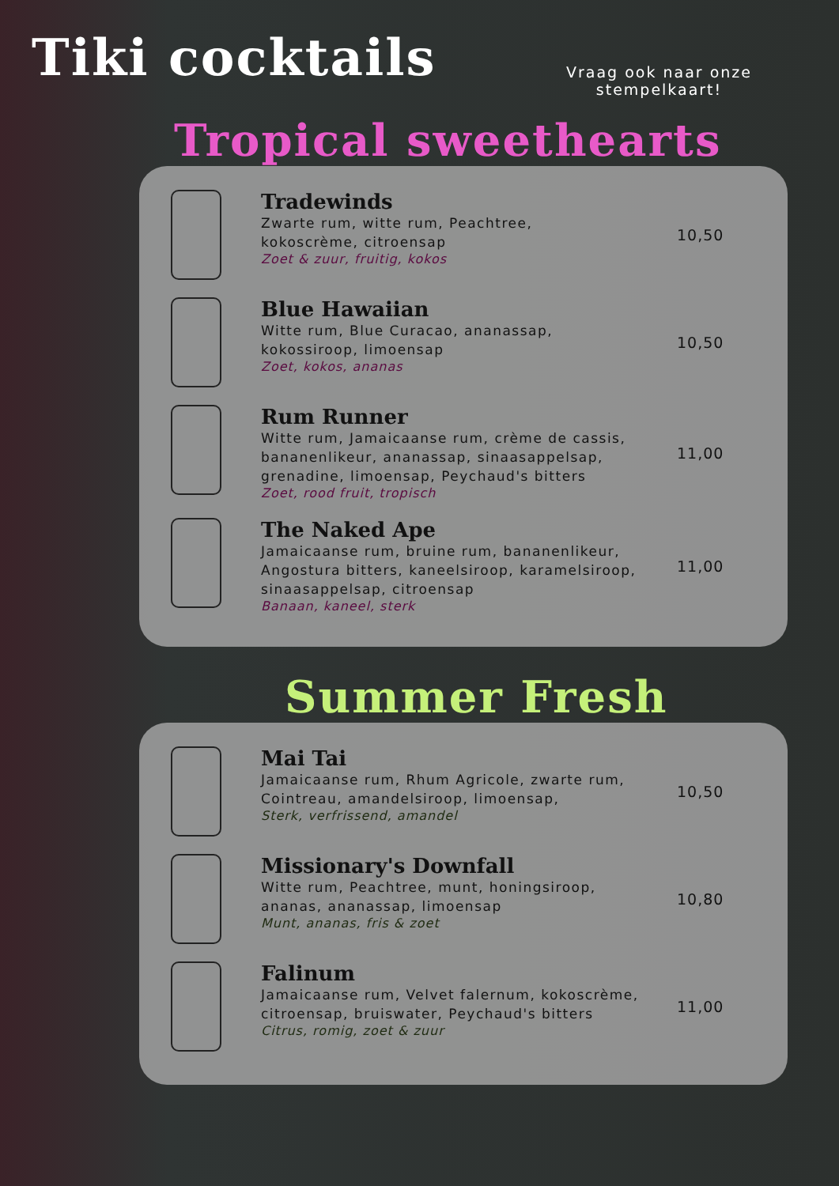Tiki cocktails
Vraag ook naar onze
stempelkaart!
Tropical sweethearts
Tradewinds
Zwarte rum, witte rum, Peachtree,
kokoscrème, citroensap
Zoet & zuur, fruitig, kokos
10,50
Blue Hawaiian
Witte rum, Blue Curacao, ananassap,
kokossiroop, limoensap
Zoet, kokos, ananas
10,50
Rum Runner
Witte rum, Jamaicaanse rum, crème de cassis,
bananenlikeur, ananassap, sinaasappelsap,
grenadine, limoensap, Peychaud's bitters
Zoet, rood fruit, tropisch
11,00
The Naked Ape
Jamaicaanse rum, bruine rum, bananenlikeur,
Angostura bitters, kaneelsiroop, karamelsiroop,
sinaasappelsap, citroensap
Banaan, kaneel, sterk
11,00
Summer Fresh
Mai Tai
Jamaicaanse rum, Rhum Agricole, zwarte rum,
Cointreau, amandelsiroop, limoensap,
Sterk, verfrissend, amandel
10,50
Missionary's Downfall
Witte rum, Peachtree, munt, honingsiroop,
ananas, ananassap, limoensap
Munt, ananas, fris & zoet
10,80
Falinum
Jamaicaanse rum, Velvet falernum, kokoscrème,
citroensap, bruiswater, Peychaud's bitters
Citrus, romig, zoet & zuur
11,00